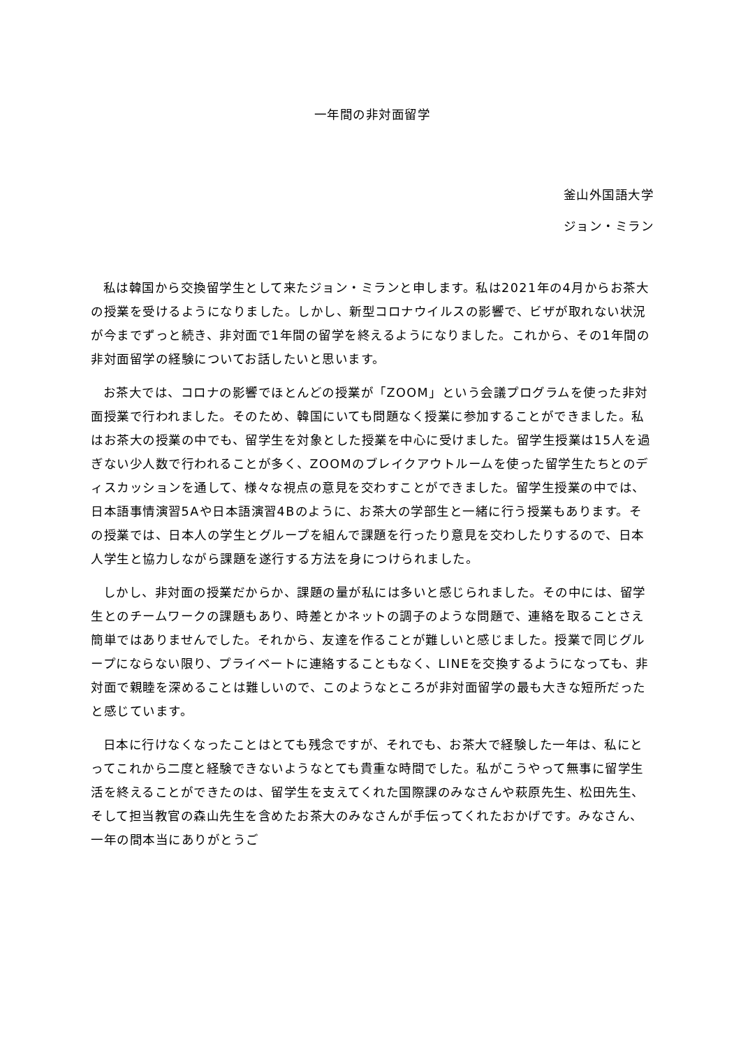一年間の非対面留学
釜山外国語大学
ジョン・ミラン
私は韓国から交換留学生として来たジョン・ミランと申します。私は2021年の4月からお茶大の授業を受けるようになりました。しかし、新型コロナウイルスの影響で、ビザが取れない状況が今までずっと続き、非対面で1年間の留学を終えるようになりました。これから、その1年間の非対面留学の経験についてお話したいと思います。
お茶大では、コロナの影響でほとんどの授業が「ZOOM」という会議プログラムを使った非対面授業で行われました。そのため、韓国にいても問題なく授業に参加することができました。私はお茶大の授業の中でも、留学生を対象とした授業を中心に受けました。留学生授業は15人を過ぎない少人数で行われることが多く、ZOOMのブレイクアウトルームを使った留学生たちとのディスカッションを通して、様々な視点の意見を交わすことができました。留学生授業の中では、日本語事情演習5Aや日本語演習4Bのように、お茶大の学部生と一緒に行う授業もあります。その授業では、日本人の学生とグループを組んで課題を行ったり意見を交わしたりするので、日本人学生と協力しながら課題を遂行する方法を身につけられました。
しかし、非対面の授業だからか、課題の量が私には多いと感じられました。その中には、留学生とのチームワークの課題もあり、時差とかネットの調子のような問題で、連絡を取ることさえ簡単ではありませんでした。それから、友達を作ることが難しいと感じました。授業で同じグループにならない限り、プライベートに連絡することもなく、LINEを交換するようになっても、非対面で親睦を深めることは難しいので、このようなところが非対面留学の最も大きな短所だったと感じています。
日本に行けなくなったことはとても残念ですが、それでも、お茶大で経験した一年は、私にとってこれから二度と経験できないようなとても貴重な時間でした。私がこうやって無事に留学生活を終えることができたのは、留学生を支えてくれた国際課のみなさんや萩原先生、松田先生、そして担当教官の森山先生を含めたお茶大のみなさんが手伝ってくれたおかげです。みなさん、一年の間本当にありがとうご